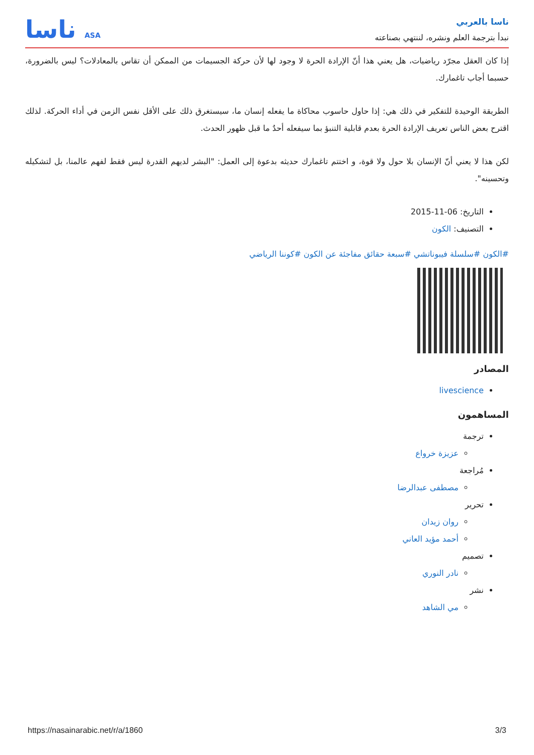ناسا بالعربي
نبدأ بترجمة العلم ونشره، لننتهي بصناعته
ناسا ASA
إذا كان العقل مجرّد رياضيات، هل يعني هذا أنّ الإرادة الحرة لا وجود لها لأن حركة الجسيمات من الممكن أن تقاس بالمعادلات؟ ليس بالضرورة، حسبما أجاب تاغمارك.
الطريقة الوحيدة للتفكير في ذلك هي: إذا حاول حاسوب محاكاة ما يفعله إنسان ما، سيستغرق ذلك على الأقل نفس الزمن في أداء الحركة. لذلك اقترح بعض الناس تعريف الإرادة الحرة بعدم قابلية التنبؤ بما سيفعله أحدٌ ما قبل ظهور الحدث.
لكن هذا لا يعني أنّ الإنسان بلا حول ولا قوة، و اختتم تاغمارك حديثه بدعوة إلى العمل: "البشر لديهم القدرة ليس فقط لفهم عالمنا، بل لتشكيله وتحسينه".
التاريخ: 06-11-2015
التصنيف: الكون
#الكون #سلسلة فيبوناتشي #سبعة حقائق مفاجئة عن الكون #كوننا الرياضي
المصادر
livescience
المساهمون
ترجمة
عزيزة خرواع
مُراجعة
مصطفى عبدالرضا
تحرير
روان زيدان
أحمد مؤيد العاني
تصميم
نادر النوري
نشر
مي الشاهد
https://nasainarabic.net/r/a/1860 3/3